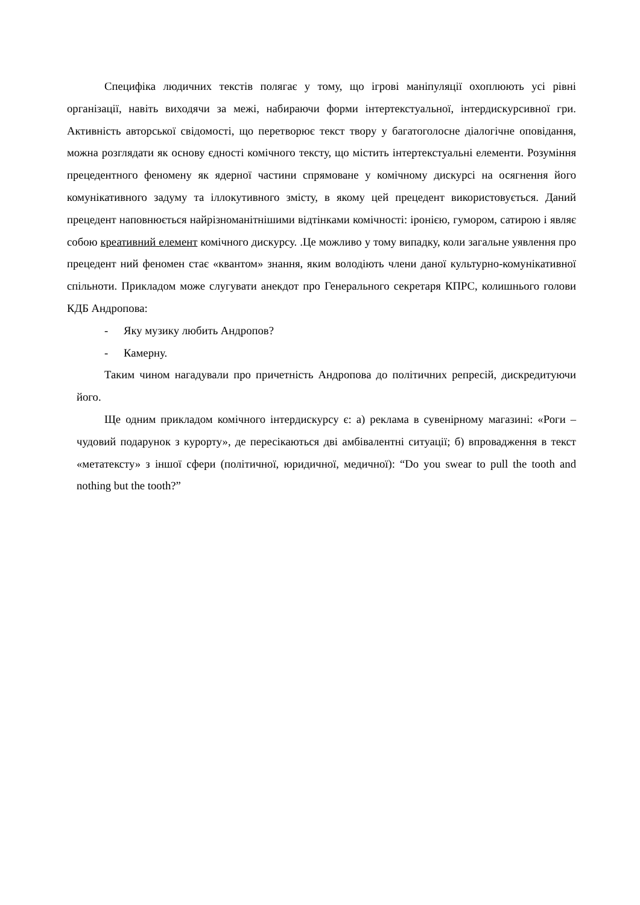Специфіка людичних текстів полягає у тому, що ігрові маніпуляції охоплюють усі рівні організації, навіть виходячи за межі, набираючи форми інтертекстуальної, інтердискурсивної гри. Активність авторської свідомості, що перетворює текст твору у багатоголосне діалогічне оповідання, можна розглядати як основу єдності комічного тексту, що містить інтертекстуальні елементи. Розуміння прецедентного феномену як ядерної частини спрямоване у комічному дискурсі на осягнення його комунікативного задуму та іллокутивного змісту, в якому цей прецедент використовується. Даний прецедент наповнюється найрізноманітнішими відтінками комічності: іронією, гумором, сатирою і являє собою креативний елемент комічного дискурсу. .Це можливо у тому випадку, коли загальне уявлення про прецедент ний феномен стає «квантом» знання, яким володіють члени даної культурно-комунікативної спільноти. Прикладом може слугувати анекдот про Генерального секретаря КПРС, колишнього голови КДБ Андропова:
- Яку музику любить Андропов?
- Камерну.
Таким чином нагадували про причетність Андропова до політичних репресій, дискредитуючи його.
Ще одним прикладом комічного інтердискурсу є: а) реклама в сувенірному магазині: «Роги – чудовий подарунок з курорту», де пересікаються дві амбівалентні ситуації; б) впровадження в текст «метатексту» з іншої сфери (політичної, юридичної, медичної): “Do you swear to pull the tooth and nothing but the tooth?”